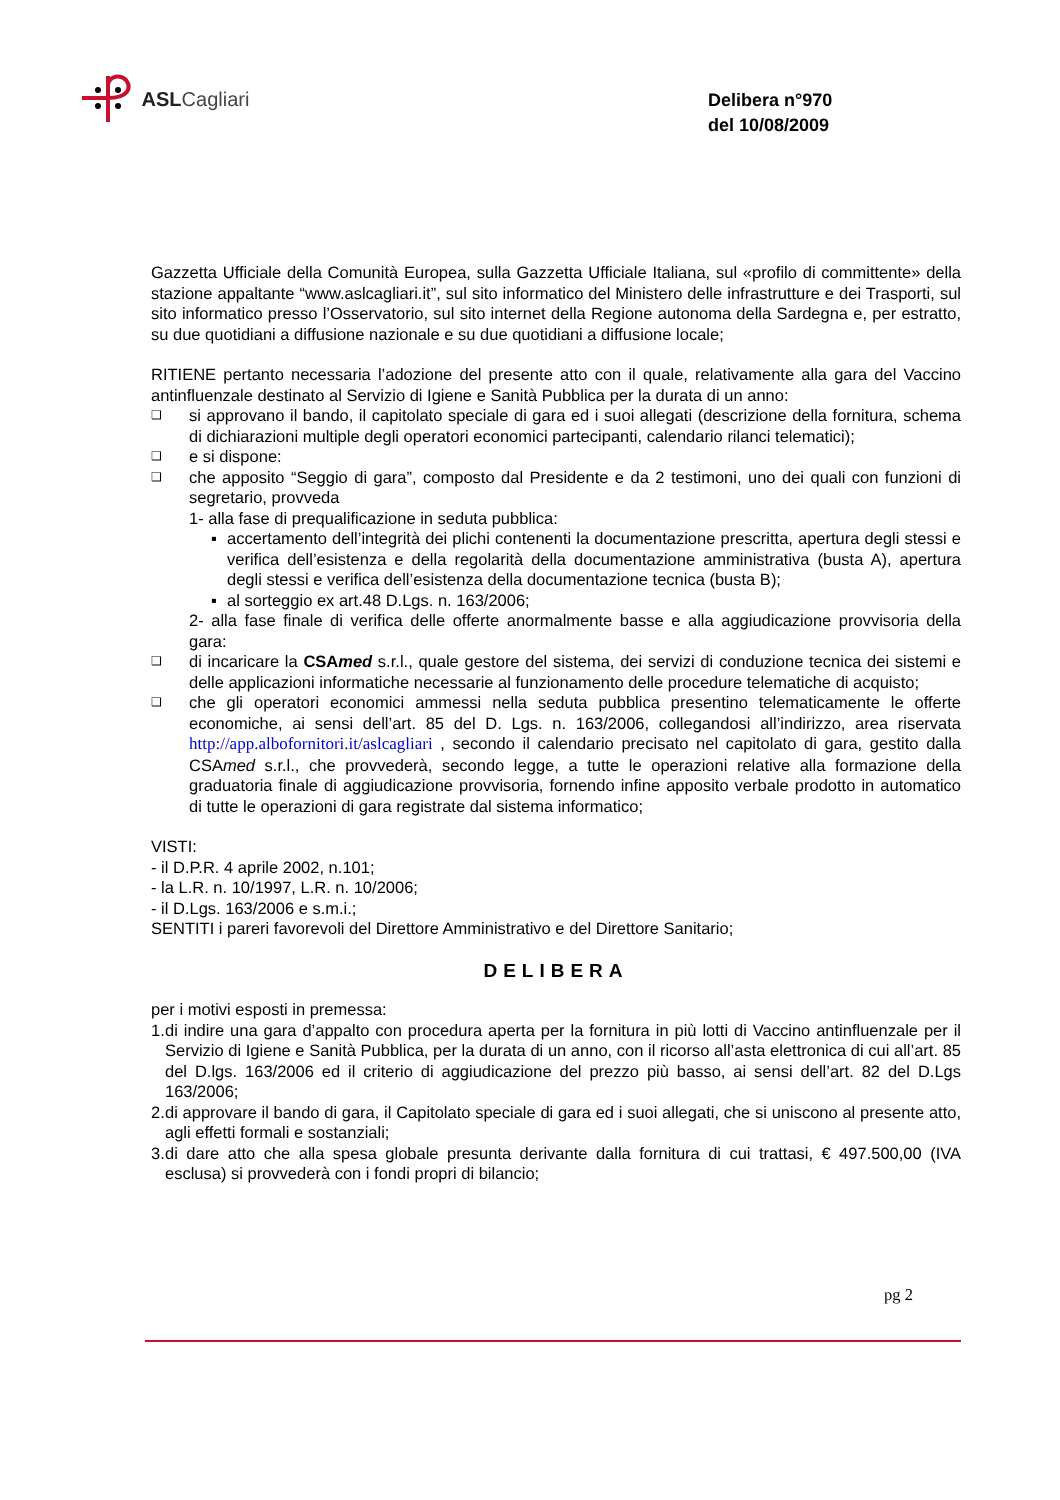ASL Cagliari
Delibera n°970
del 10/08/2009
Gazzetta Ufficiale della Comunità Europea, sulla Gazzetta Ufficiale Italiana, sul «profilo di committente» della stazione appaltante “www.aslcagliari.it”, sul sito informatico del Ministero delle infrastrutture e dei Trasporti, sul sito informatico presso l’Osservatorio, sul sito internet della Regione autonoma della Sardegna e, per estratto, su due quotidiani a diffusione nazionale e su due quotidiani a diffusione locale;
RITIENE pertanto necessaria l’adozione del presente atto con il quale, relativamente alla gara del Vaccino antinfluenzale destinato al Servizio di Igiene e Sanità Pubblica per la durata di un anno:
❑ si approvano il bando, il capitolato speciale di gara ed i suoi allegati (descrizione della fornitura, schema di dichiarazioni multiple degli operatori economici partecipanti, calendario rilanci telematici);
❑ e si dispone:
❑ che apposito “Seggio di gara”, composto dal Presidente e da 2 testimoni, uno dei quali con funzioni di segretario, provveda
1- alla fase di prequalificazione in seduta pubblica:
▪ accertamento dell’integrità dei plichi contenenti la documentazione prescritta, apertura degli stessi e verifica dell’esistenza e della regolarità della documentazione amministrativa (busta A), apertura degli stessi e verifica dell’esistenza della documentazione tecnica (busta B);
▪ al sorteggio ex art.48 D.Lgs. n. 163/2006;
2- alla fase finale di verifica delle offerte anormalmente basse e alla aggiudicazione provvisoria della gara:
❑ di incaricare la CSAmed s.r.l., quale gestore del sistema, dei servizi di conduzione tecnica dei sistemi e delle applicazioni informatiche necessarie al funzionamento delle procedure telematiche di acquisto;
❑ che gli operatori economici ammessi nella seduta pubblica presentino telematicamente le offerte economiche, ai sensi dell’art. 85 del D. Lgs. n. 163/2006, collegandosi all’indirizzo, area riservata http://app.albofornitori.it/aslcagliari , secondo il calendario precisato nel capitolato di gara, gestito dalla CSAmed s.r.l., che provvederà, secondo legge, a tutte le operazioni relative alla formazione della graduatoria finale di aggiudicazione provvisoria, fornendo infine apposito verbale prodotto in automatico di tutte le operazioni di gara registrate dal sistema informatico;
VISTI:
- il D.P.R. 4 aprile 2002, n.101;
- la L.R. n. 10/1997, L.R. n. 10/2006;
- il D.Lgs. 163/2006 e s.m.i.;
SENTITI i pareri favorevoli del Direttore Amministrativo e del Direttore Sanitario;
DELIBERA
per i motivi esposti in premessa:
1. di indire una gara d’appalto con procedura aperta per la fornitura in più lotti di Vaccino antinfluenzale per il Servizio di Igiene e Sanità Pubblica, per la durata di un anno, con il ricorso all’asta elettronica di cui all’art. 85 del D.lgs. 163/2006 ed il criterio di aggiudicazione del prezzo più basso, ai sensi dell’art. 82 del D.Lgs 163/2006;
2. di approvare il bando di gara, il Capitolato speciale di gara ed i suoi allegati, che si uniscono al presente atto, agli effetti formali e sostanziali;
3. di dare atto che alla spesa globale presunta derivante dalla fornitura di cui trattasi, € 497.500,00 (IVA esclusa) si provvederà con i fondi propri di bilancio;
pg 2